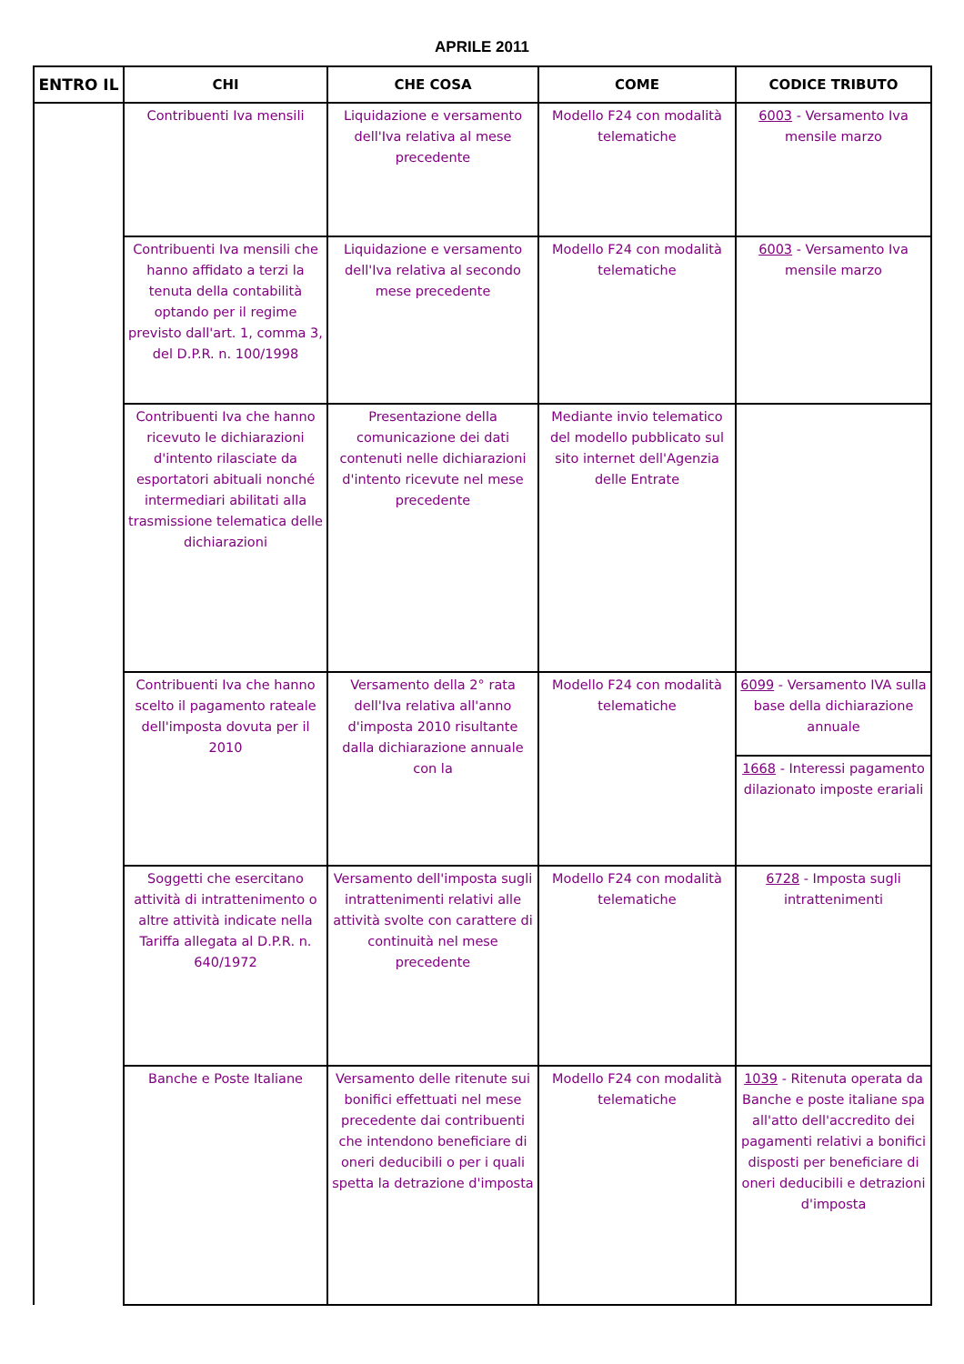APRILE 2011
| ENTRO IL | CHI | CHE COSA | COME | CODICE TRIBUTO |
| --- | --- | --- | --- | --- |
| | Contribuenti Iva mensili | Liquidazione e versamento dell'Iva relativa al mese precedente | Modello F24 con modalità telematiche | 6003 - Versamento Iva mensile marzo |
| | Contribuenti Iva mensili che hanno affidato a terzi la tenuta della contabilità optando per il regime previsto dall'art. 1, comma 3, del D.P.R. n. 100/1998 | Liquidazione e versamento dell'Iva relativa al secondo mese precedente | Modello F24 con modalità telematiche | 6003 - Versamento Iva mensile marzo |
| | Contribuenti Iva che hanno ricevuto le dichiarazioni d'intento rilasciate da esportatori abituali nonché intermediari abilitati alla trasmissione telematica delle dichiarazioni | Presentazione della comunicazione dei dati contenuti nelle dichiarazioni d'intento ricevute nel mese precedente | Mediante invio telematico del modello pubblicato sul sito internet dell'Agenzia delle Entrate | |
| | Contribuenti Iva che hanno scelto il pagamento rateale dell'imposta dovuta per il 2010 | Versamento della 2° rata dell'Iva relativa all'anno d'imposta 2010 risultante dalla dichiarazione annuale con la | Modello F24 con modalità telematiche | 6099 - Versamento IVA sulla base della dichiarazione annuale |
| | | | | 1668 - Interessi pagamento dilazionato imposte erariali |
| | Soggetti che esercitano attività di intrattenimento o altre attività indicate nella Tariffa allegata al D.P.R. n. 640/1972 | Versamento dell'imposta sugli intrattenimenti relativi alle attività svolte con carattere di continuità nel mese precedente | Modello F24 con modalità telematiche | 6728 - Imposta sugli intrattenimenti |
| | Banche e Poste Italiane | Versamento delle ritenute sui bonifici effettuati nel mese precedente dai contribuenti che intendono beneficiare di oneri deducibili o per i quali spetta la detrazione d'imposta | Modello F24 con modalità telematiche | 1039 - Ritenuta operata da Banche e poste italiane spa all'atto dell'accredito dei pagamenti relativi a bonifici disposti per beneficiare di oneri deducibili e detrazioni d'imposta |